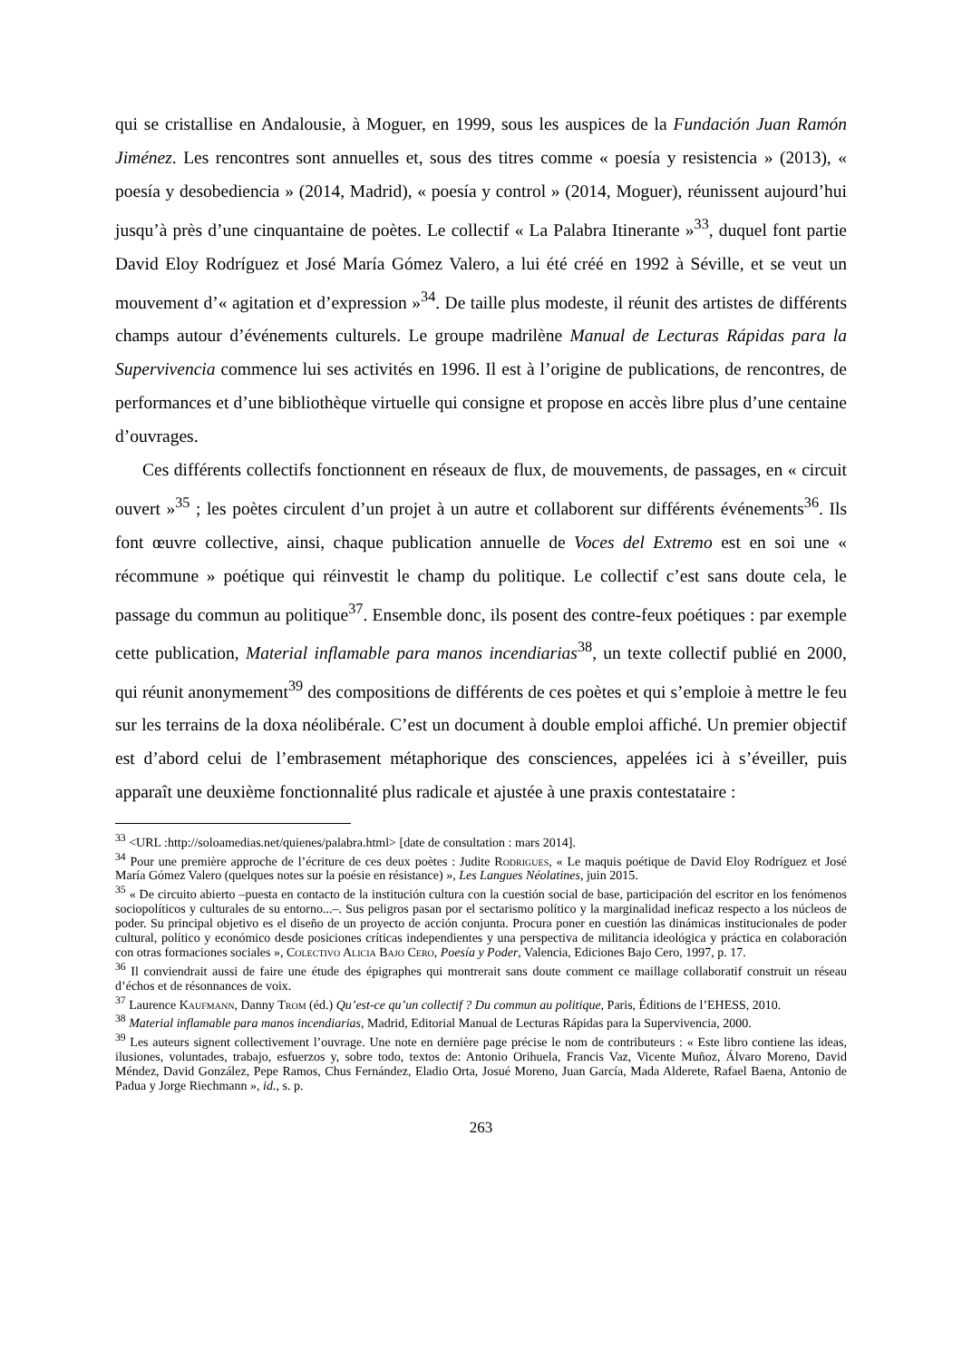qui se cristallise en Andalousie, à Moguer, en 1999, sous les auspices de la Fundación Juan Ramón Jiménez. Les rencontres sont annuelles et, sous des titres comme « poesía y resistencia » (2013), « poesía y desobediencia » (2014, Madrid), « poesía y control » (2014, Moguer), réunissent aujourd’hui jusqu’à près d’une cinquantaine de poètes. Le collectif « La Palabra Itinerante »<sup>33</sup>, duquel font partie David Eloy Rodríguez et José María Gómez Valero, a lui été créé en 1992 à Séville, et se veut un mouvement d’« agitation et d’expression »<sup>34</sup>. De taille plus modeste, il réunit des artistes de différents champs autour d’événements culturels. Le groupe madrilène Manual de Lecturas Rápidas para la Supervivencia commence lui ses activités en 1996. Il est à l’origine de publications, de rencontres, de performances et d’une bibliothèque virtuelle qui consigne et propose en accès libre plus d’une centaine d’ouvrages.
Ces différents collectifs fonctionnent en réseaux de flux, de mouvements, de passages, en « circuit ouvert »<sup>35</sup> ; les poètes circulent d’un projet à un autre et collaborent sur différents événements<sup>36</sup>. Ils font œuvre collective, ainsi, chaque publication annuelle de Voces del Extremo est en soi une « récommune » poétique qui réinvestit le champ du politique. Le collectif c’est sans doute cela, le passage du commun au politique<sup>37</sup>. Ensemble donc, ils posent des contre-feux poétiques : par exemple cette publication, Material inflamable para manos incendiarias<sup>38</sup>, un texte collectif publié en 2000, qui réunit anonymement<sup>39</sup> des compositions de différents de ces poètes et qui s’emploie à mettre le feu sur les terrains de la doxa néolibérale. C’est un document à double emploi affiché. Un premier objectif est d’abord celui de l’embrasement métaphorique des consciences, appelées ici à s’éveiller, puis apparaît une deuxième fonctionnalité plus radicale et ajustée à une praxis contestataire :
<sup>33</sup> <URL :http://soloamedias.net/quienes/palabra.html> [date de consultation : mars 2014].
<sup>34</sup> Pour une première approche de l’écriture de ces deux poètes : Judite Rodrigues, « Le maquis poétique de David Eloy Rodríguez et José María Gómez Valero (quelques notes sur la poésie en résistance) », Les Langues Néolatines, juin 2015.
<sup>35</sup> « De circuito abierto –puesta en contacto de la institución cultura con la cuestión social de base, participación del escritor en los fenómenos sociopolíticos y culturales de su entorno...–. Sus peligros pasan por el sectarismo político y la marginalidad ineficaz respecto a los núcleos de poder. Su principal objetivo es el diseño de un proyecto de acción conjunta. Procura poner en cuestión las dinámicas institucionales de poder cultural, político y económico desde posiciones críticas independientes y una perspectiva de militancia ideológica y práctica en colaboración con otras formaciones sociales », Colectivo Alicia Bajo Cero, Poesía y Poder, Valencia, Ediciones Bajo Cero, 1997, p. 17.
<sup>36</sup> Il conviendrait aussi de faire une étude des épigraphes qui montrerait sans doute comment ce maillage collaboratif construit un réseau d’échos et de résonnances de voix.
<sup>37</sup> Laurence Kaufmann, Danny Trom (éd.) Qu’est-ce qu’un collectif ? Du commun au politique, Paris, Éditions de l’EHESS, 2010.
<sup>38</sup> Material inflamable para manos incendiarias, Madrid, Editorial Manual de Lecturas Rápidas para la Supervivencia, 2000.
<sup>39</sup> Les auteurs signent collectivement l’ouvrage. Une note en dernière page précise le nom de contributeurs : « Este libro contiene las ideas, ilusiones, voluntades, trabajo, esfuerzos y, sobre todo, textos de: Antonio Orihuela, Francis Vaz, Vicente Muñoz, Álvaro Moreno, David Méndez, David González, Pepe Ramos, Chus Fernández, Eladio Orta, Josué Moreno, Juan García, Mada Alderete, Rafael Baena, Antonio de Padua y Jorge Riechmann », id., s. p.
263